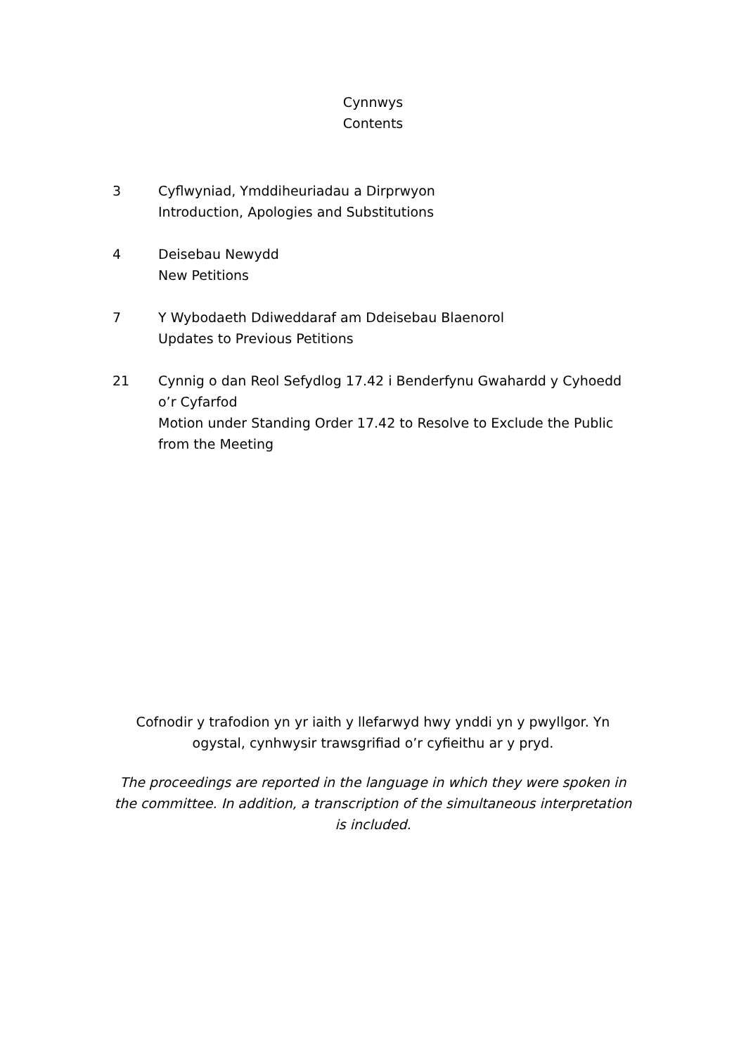Cynnwys
Contents
3 Cyflwyniad, Ymddiheuriadau a Dirprwyon
Introduction, Apologies and Substitutions
4 Deisebau Newydd
New Petitions
7 Y Wybodaeth Ddiweddaraf am Ddeisebau Blaenorol
Updates to Previous Petitions
21 Cynnig o dan Reol Sefydlog 17.42 i Benderfynu Gwahardd y Cyhoedd o’r Cyfarfod
Motion under Standing Order 17.42 to Resolve to Exclude the Public from the Meeting
Cofnodir y trafodion yn yr iaith y llefarwyd hwy ynddi yn y pwyllgor. Yn ogystal, cynhwysir trawsgrifiad o’r cyfieithu ar y pryd.
The proceedings are reported in the language in which they were spoken in the committee. In addition, a transcription of the simultaneous interpretation is included.